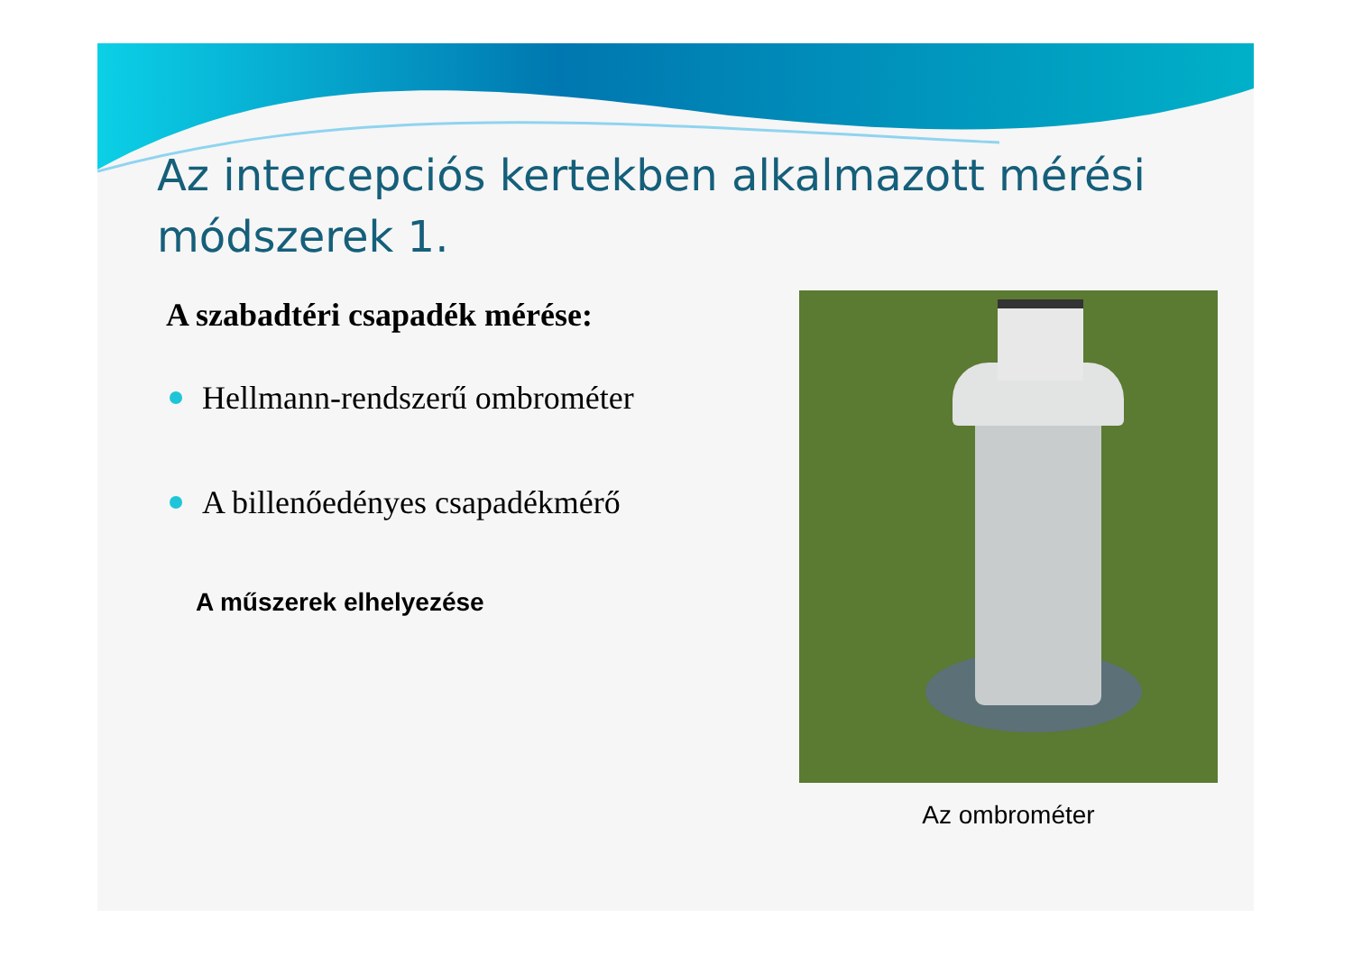Az intercepciós kertekben alkalmazott mérési módszerek 1.
A szabadtéri csapadék mérése:
Hellmann-rendszerű ombrométer
A billenőedényes csapadékmérő
A műszerek elhelyezése
Az ombrométer